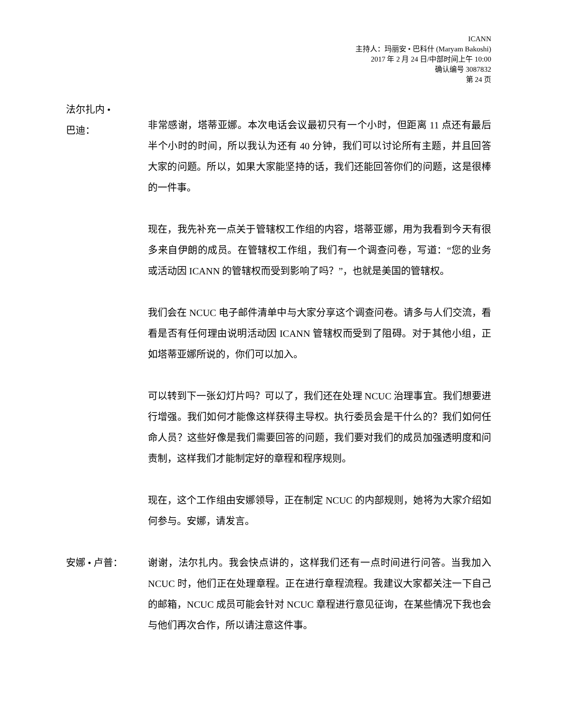ICANN
主持人：玛丽安 • 巴科什 (Maryam Bakoshi)
2017 年 2 月 24 日/中部时间上午 10:00
确认编号 3087832
第 24 页
法尔扎内 •
巴迪：
非常感谢，塔蒂亚娜。本次电话会议最初只有一个小时，但距离 11 点还有最后半个小时的时间，所以我认为还有 40 分钟，我们可以讨论所有主题，并且回答大家的问题。所以，如果大家能坚持的话，我们还能回答你们的问题，这是很棒的一件事。
现在，我先补充一点关于管辖权工作组的内容，塔蒂亚娜，用为我看到今天有很多来自伊朗的成员。在管辖权工作组，我们有一个调查问卷，写道：“您的业务或活动因 ICANN 的管辖权而受到影响了吗？”，也就是美国的管辖权。
我们会在 NCUC 电子邮件清单中与大家分享这个调查问卷。请多与人们交流，看看是否有任何理由说明活动因 ICANN 管辖权而受到了阻碍。对于其他小组，正如塔蒂亚娜所说的，你们可以加入。
可以转到下一张幻灯片吗？可以了，我们还在处理 NCUC 治理事宜。我们想要进行增强。我们如何才能像这样获得主导权。执行委员会是干什么的？我们如何任命人员？这些好像是我们需要回答的问题，我们要对我们的成员加强透明度和问责制，这样我们才能制定好的章程和程序规则。
现在，这个工作组由安娜领导，正在制定 NCUC 的内部规则，她将为大家介绍如何参与。安娜，请发言。
安娜 • 卢普： 谢谢，法尔扎内。我会快点讲的，这样我们还有一点时间进行问答。当我加入 NCUC 时，他们正在处理章程。正在进行章程流程。我建议大家都关注一下自己的邮箱，NCUC 成员可能会针对 NCUC 章程进行意见征询，在某些情况下我也会与他们再次合作，所以请注意这件事。